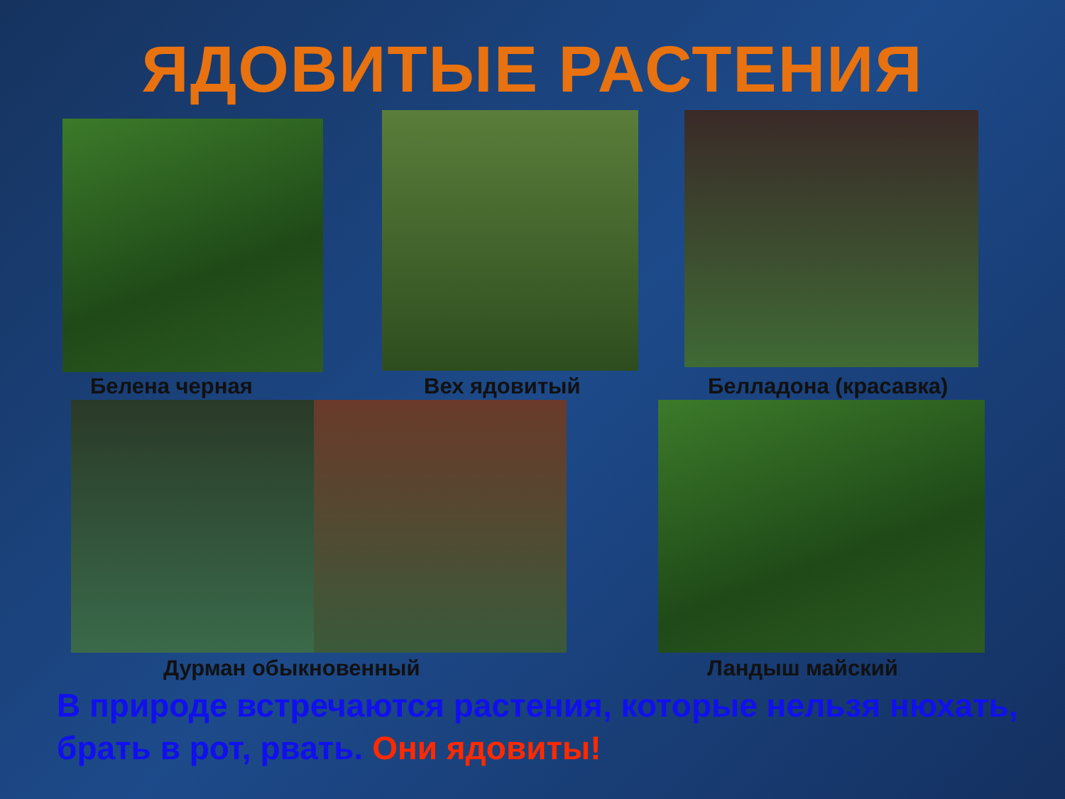ЯДОВИТЫЕ РАСТЕНИЯ
Белена черная Вех ядовитый Белладона (красавка)
Дурман обыкновенный Ландыш майский
В природе встречаются растения, которые нельзя нюхать, брать в рот, рвать. Они ядовиты!